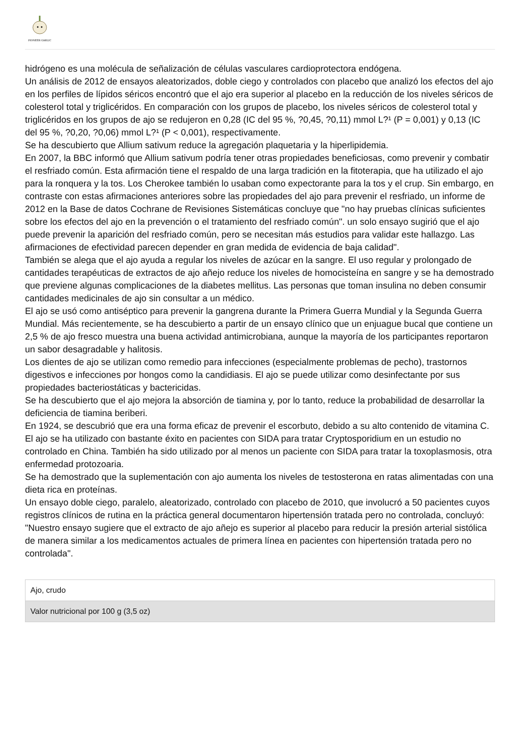PIONEER GARLIC
hidrógeno es una molécula de señalización de células vasculares cardioprotectora endógena.
Un análisis de 2012 de ensayos aleatorizados, doble ciego y controlados con placebo que analizó los efectos del ajo en los perfiles de lípidos séricos encontró que el ajo era superior al placebo en la reducción de los niveles séricos de colesterol total y triglicéridos. En comparación con los grupos de placebo, los niveles séricos de colesterol total y triglicéridos en los grupos de ajo se redujeron en 0,28 (IC del 95 %, ?0,45, ?0,11) mmol L?¹ (P = 0,001) y 0,13 (IC del 95 %, ?0,20, ?0,06) mmol L?¹ (P < 0,001), respectivamente.
Se ha descubierto que Allium sativum reduce la agregación plaquetaria y la hiperlipidemia.
En 2007, la BBC informó que Allium sativum podría tener otras propiedades beneficiosas, como prevenir y combatir el resfriado común. Esta afirmación tiene el respaldo de una larga tradición en la fitoterapia, que ha utilizado el ajo para la ronquera y la tos. Los Cherokee también lo usaban como expectorante para la tos y el crup. Sin embargo, en contraste con estas afirmaciones anteriores sobre las propiedades del ajo para prevenir el resfriado, un informe de 2012 en la Base de datos Cochrane de Revisiones Sistemáticas concluye que "no hay pruebas clínicas suficientes sobre los efectos del ajo en la prevención o el tratamiento del resfriado común". un solo ensayo sugirió que el ajo puede prevenir la aparición del resfriado común, pero se necesitan más estudios para validar este hallazgo. Las afirmaciones de efectividad parecen depender en gran medida de evidencia de baja calidad".
También se alega que el ajo ayuda a regular los niveles de azúcar en la sangre. El uso regular y prolongado de cantidades terapéuticas de extractos de ajo añejo reduce los niveles de homocisteína en sangre y se ha demostrado que previene algunas complicaciones de la diabetes mellitus. Las personas que toman insulina no deben consumir cantidades medicinales de ajo sin consultar a un médico.
El ajo se usó como antiséptico para prevenir la gangrena durante la Primera Guerra Mundial y la Segunda Guerra Mundial. Más recientemente, se ha descubierto a partir de un ensayo clínico que un enjuague bucal que contiene un 2,5 % de ajo fresco muestra una buena actividad antimicrobiana, aunque la mayoría de los participantes reportaron un sabor desagradable y halitosis.
Los dientes de ajo se utilizan como remedio para infecciones (especialmente problemas de pecho), trastornos digestivos e infecciones por hongos como la candidiasis. El ajo se puede utilizar como desinfectante por sus propiedades bacteriostáticas y bactericidas.
Se ha descubierto que el ajo mejora la absorción de tiamina y, por lo tanto, reduce la probabilidad de desarrollar la deficiencia de tiamina beriberi.
En 1924, se descubrió que era una forma eficaz de prevenir el escorbuto, debido a su alto contenido de vitamina C.
El ajo se ha utilizado con bastante éxito en pacientes con SIDA para tratar Cryptosporidium en un estudio no controlado en China. También ha sido utilizado por al menos un paciente con SIDA para tratar la toxoplasmosis, otra enfermedad protozoaria.
Se ha demostrado que la suplementación con ajo aumenta los niveles de testosterona en ratas alimentadas con una dieta rica en proteínas.
Un ensayo doble ciego, paralelo, aleatorizado, controlado con placebo de 2010, que involucró a 50 pacientes cuyos registros clínicos de rutina en la práctica general documentaron hipertensión tratada pero no controlada, concluyó: "Nuestro ensayo sugiere que el extracto de ajo añejo es superior al placebo para reducir la presión arterial sistólica de manera similar a los medicamentos actuales de primera línea en pacientes con hipertensión tratada pero no controlada".
| Ajo, crudo |
| Valor nutricional por 100 g (3,5 oz) |